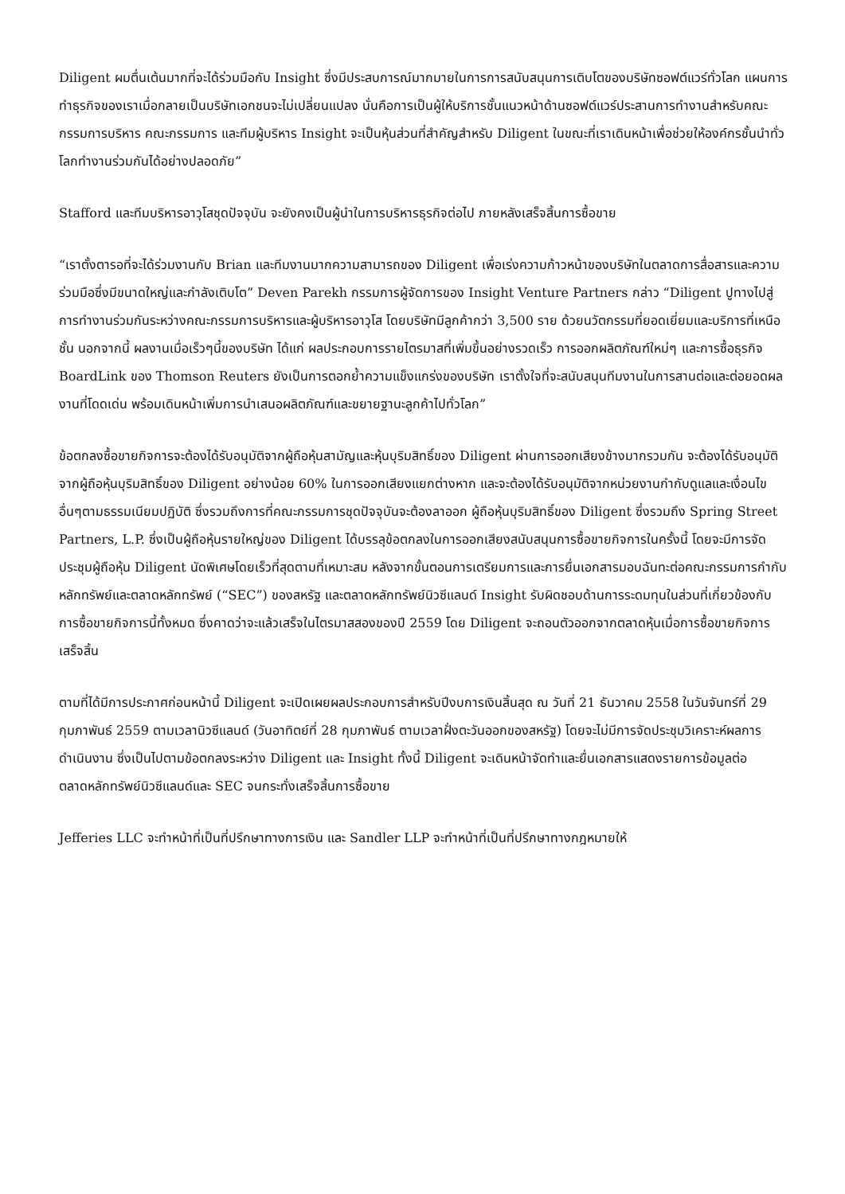Diligent ผมตื่นเต้นมากที่จะได้ร่วมมือกับ Insight ซึ่งมีประสบการณ์มากมายในการการสนับสนุนการเติบโตของบริษัทซอฟต์แวร์ทั่วโลก แผนการทำธุรกิจของเราเมื่อกลายเป็นบริษัทเอกชนจะไม่เปลี่ยนแปลง นั่นคือการเป็นผู้ให้บริการชั้นแนวหน้าด้านซอฟต์แวร์ประสานการทำงานสำหรับคณะกรรมการบริหาร คณะกรรมการ และทีมผู้บริหาร Insight จะเป็นหุ้นส่วนที่สำคัญสำหรับ Diligent ในขณะที่เราเดินหน้าเพื่อช่วยให้องค์กรชั้นนำทั่วโลกทำงานร่วมกันได้อย่างปลอดภัย”
Stafford และทีมบริหารอาวุโสชุดปัจจุบัน จะยังคงเป็นผู้นำในการบริหารธุรกิจต่อไป ภายหลังเสร็จสิ้นการซื้อขาย
“เราตั้งตารอที่จะได้ร่วมงานกับ Brian และทีมงานมากความสามารถของ Diligent เพื่อเร่งความก้าวหน้าของบริษัทในตลาดการสื่อสารและความร่วมมือซึ่งมีขนาดใหญ่และกำลังเติบโต” Deven Parekh กรรมการผู้จัดการของ Insight Venture Partners กล่าว “Diligent ปูทางไปสู่การทำงานร่วมกันระหว่างคณะกรรมการบริหารและผู้บริหารอาวุโส โดยบริษัทมีลูกค้ากว่า 3,500 ราย ด้วยนวัตกรรมที่ยอดเยี่ยมและบริการที่เหนือชั้น นอกจากนี้ ผลงานเมื่อเร็วๆนี้ของบริษัท ได้แก่ ผลประกอบการรายไตรมาสที่เพิ่มขึ้นอย่างรวดเร็ว การออกผลิตภัณฑ์ใหม่ๆ และการซื้อธุรกิจ BoardLink ของ Thomson Reuters ยังเป็นการตอกย้ำความแข็งแกร่งของบริษัท เราตั้งใจที่จะสนับสนุนทีมงานในการสานต่อและต่อยอดผลงานที่โดดเด่น พร้อมเดินหน้าเพิ่มการนำเสนอผลิตภัณฑ์และขยายฐานะลูกค้าไปทั่วโลก”
ข้อตกลงซื้อขายกิจการจะต้องได้รับอนุมัติจากผู้ถือหุ้นสามัญและหุ้นบุริมสิทธิ์ของ Diligent ผ่านการออกเสียงข้างมากรวมกัน จะต้องได้รับอนุมัติจากผู้ถือหุ้นบุริมสิทธิ์ของ Diligent อย่างน้อย 60% ในการออกเสียงแยกต่างหาก และจะต้องได้รับอนุมัติจากหน่วยงานกำกับดูแลและเงื่อนไขอื่นๆตามธรรมเนียมปฏิบัติ ซึ่งรวมถึงการที่คณะกรรมการชุดปัจจุบันจะต้องลาออก ผู้ถือหุ้นบุริมสิทธิ์ของ Diligent ซึ่งรวมถึง Spring Street Partners, L.P. ซึ่งเป็นผู้ถือหุ้นรายใหญ่ของ Diligent ได้บรรลุข้อตกลงในการออกเสียงสนับสนุนการซื้อขายกิจการในครั้งนี้ โดยจะมีการจัดประชุมผู้ถือหุ้น Diligent นัดพิเศษโดยเร็วที่สุดตามที่เหมาะสม หลังจากขั้นตอนการเตรียมการและการยื่นเอกสารมอบฉันทะต่อคณะกรรมการกำกับหลักทรัพย์และตลาดหลักทรัพย์ (“SEC”) ของสหรัฐ และตลาดหลักทรัพย์นิวซีแลนด์ Insight รับผิดชอบด้านการระดมทุนในส่วนที่เกี่ยวข้องกับการซื้อขายกิจการนี้ทั้งหมด ซึ่งคาดว่าจะแล้วเสร็จในไตรมาสสองของปี 2559 โดย Diligent จะถอนตัวออกจากตลาดหุ้นเมื่อการซื้อขายกิจการเสร็จสิ้น
ตามที่ได้มีการประกาศก่อนหน้านี้ Diligent จะเปิดเผยผลประกอบการสำหรับปีงบการเงินสิ้นสุด ณ วันที่ 21 ธันวาคม 2558 ในวันจันทร์ที่ 29 กุมภาพันธ์ 2559 ตามเวลานิวซีแลนด์ (วันอาทิตย์ที่ 28 กุมภาพันธ์ ตามเวลาฝั่งตะวันออกของสหรัฐ) โดยจะไม่มีการจัดประชุมวิเคราะห์ผลการดำเนินงาน ซึ่งเป็นไปตามข้อตกลงระหว่าง Diligent และ Insight ทั้งนี้ Diligent จะเดินหน้าจัดทำและยื่นเอกสารแสดงรายการข้อมูลต่อตลาดหลักทรัพย์นิวซีแลนด์และ SEC จนกระทั่งเสร็จสิ้นการซื้อขาย
Jefferies LLC จะทำหน้าที่เป็นที่ปรึกษาทางการเงิน และ Sandler LLP จะทำหน้าที่เป็นที่ปรึกษาทางกฎหมายให้